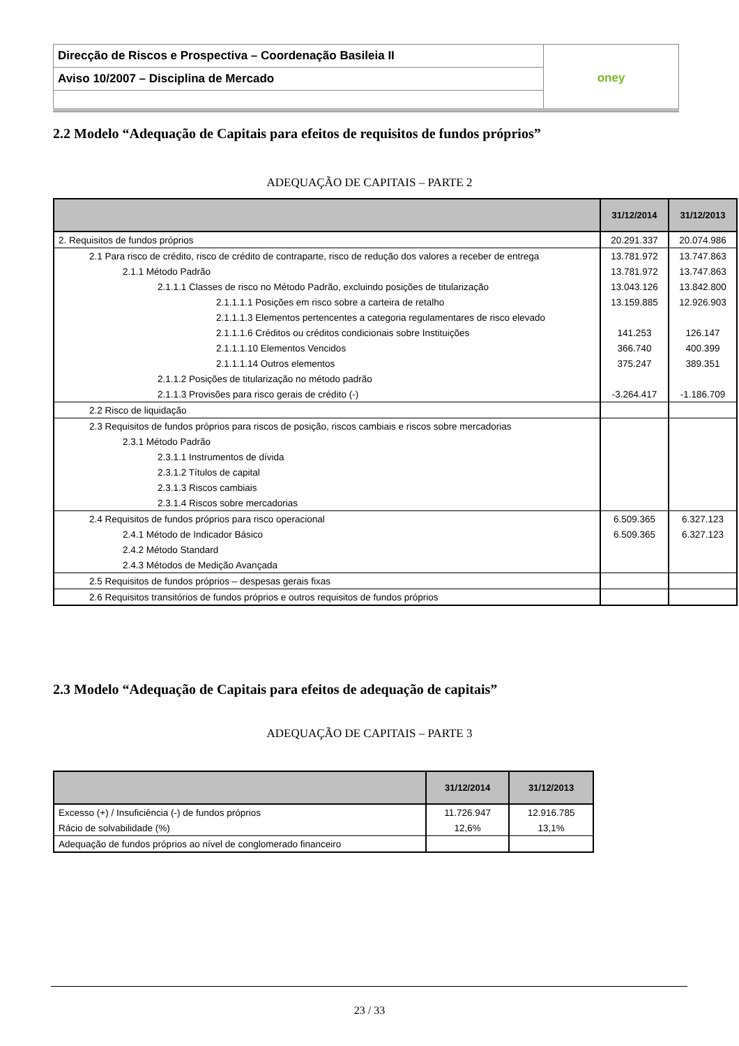| Direcção de Riscos e Prospectiva – Coordenação Basileia II | oney |
| Aviso 10/2007 – Disciplina de Mercado | |
2.2 Modelo “Adequação de Capitais para efeitos de requisitos de fundos próprios”
ADEQUAÇÃO DE CAPITAIS – PARTE 2
| | 31/12/2014 | 31/12/2013 |
| --- | --- | --- |
| 2. Requisitos de fundos próprios | 20.291.337 | 20.074.986 |
| 2.1 Para risco de crédito, risco de crédito de contraparte, risco de redução dos valores a receber de entrega | 13.781.972 | 13.747.863 |
| 2.1.1 Método Padrão | 13.781.972 | 13.747.863 |
| 2.1.1.1 Classes de risco no Método Padrão, excluindo posições de titularização | 13.043.126 | 13.842.800 |
| 2.1.1.1.1 Posições em risco sobre a carteira de retalho | 13.159.885 | 12.926.903 |
| 2.1.1.1.3 Elementos pertencentes a categoria regulamentares de risco elevado | | |
| 2.1.1.1.6 Créditos ou créditos condicionais sobre Instituições | 141.253 | 126.147 |
| 2.1.1.1.10 Elementos Vencidos | 366.740 | 400.399 |
| 2.1.1.1.14 Outros elementos | 375.247 | 389.351 |
| 2.1.1.2 Posições de titularização no método padrão | | |
| 2.1.1.3 Provisões para risco gerais de crédito (-) | -3.264.417 | -1.186.709 |
| 2.2 Risco de liquidação | | |
| 2.3 Requisitos de fundos próprios para riscos de posição, riscos cambiais e riscos sobre mercadorias | | |
| 2.3.1 Método Padrão | | |
| 2.3.1.1 Instrumentos de dívida | | |
| 2.3.1.2 Títulos de capital | | |
| 2.3.1.3 Riscos cambiais | | |
| 2.3.1.4 Riscos sobre mercadorias | | |
| 2.4 Requisitos de fundos próprios para risco operacional | 6.509.365 | 6.327.123 |
| 2.4.1 Método de Indicador Básico | 6.509.365 | 6.327.123 |
| 2.4.2 Método Standard | | |
| 2.4.3 Métodos de Medição Avançada | | |
| 2.5 Requisitos de fundos próprios – despesas gerais fixas | | |
| 2.6 Requisitos transitórios de fundos próprios e outros requisitos de fundos próprios | | |
2.3 Modelo “Adequação de Capitais para efeitos de adequação de capitais”
ADEQUAÇÃO DE CAPITAIS – PARTE 3
| | 31/12/2014 | 31/12/2013 |
| --- | --- | --- |
| Excesso (+) / Insuficiência (-) de fundos próprios | 11.726.947 | 12.916.785 |
| Rácio de solvabilidade (%) | 12,6% | 13,1% |
| Adequação de fundos próprios ao nível de conglomerado financeiro | | |
23 / 33